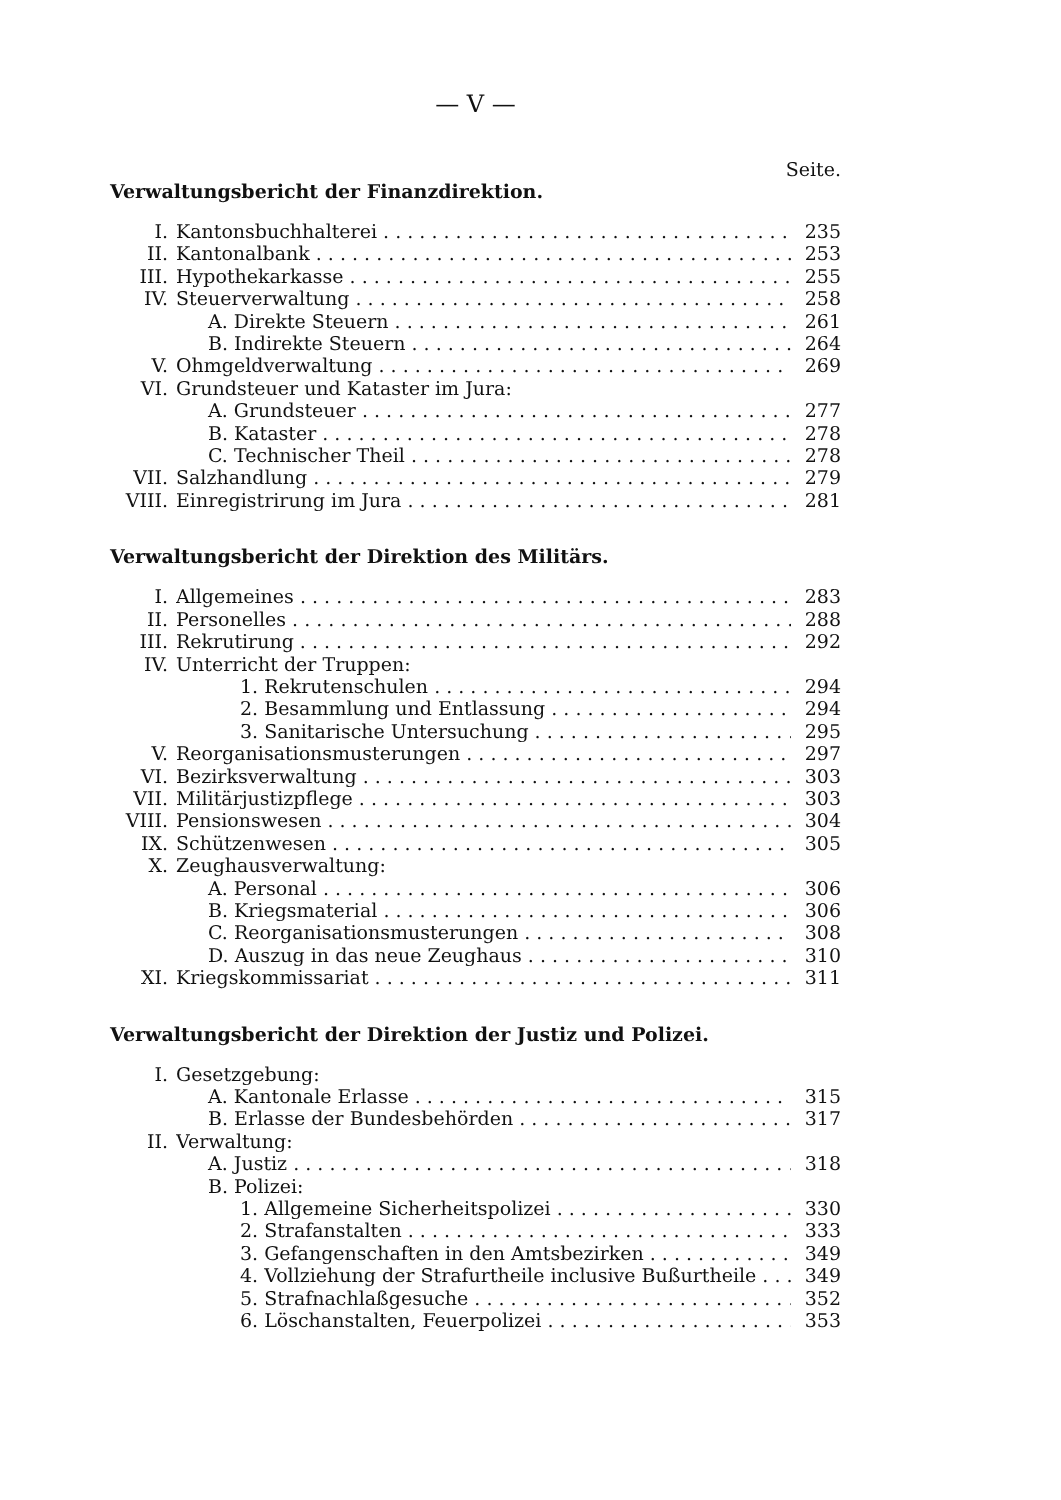— V —
Seite.
Verwaltungsbericht der Finanzdirektion.
I. Kantonsbuchhalterei 235
II. Kantonalbank 253
III. Hypothekarkasse 255
IV. Steuerverwaltung 258
A. Direkte Steuern 261
B. Indirekte Steuern 264
V. Ohmgeldverwaltung 269
VI. Grundsteuer und Kataster im Jura:
A. Grundsteuer 277
B. Kataster 278
C. Technischer Theil 278
VII. Salzhandlung 279
VIII. Einregistrirung im Jura 281
Verwaltungsbericht der Direktion des Militärs.
I. Allgemeines 283
II. Personelles 288
III. Rekrutirung 292
IV. Unterricht der Truppen:
1. Rekrutenschulen 294
2. Besammlung und Entlassung 294
3. Sanitarische Untersuchung 295
V. Reorganisationsmusterungen 297
VI. Bezirksverwaltung 303
VII. Militärjustizpflege 303
VIII. Pensionswesen 304
IX. Schützenwesen 305
X. Zeughausverwaltung:
A. Personal 306
B. Kriegsmaterial 306
C. Reorganisationsmusterungen 308
D. Auszug in das neue Zeughaus 310
XI. Kriegskommissariat 311
Verwaltungsbericht der Direktion der Justiz und Polizei.
I. Gesetzgebung:
A. Kantonale Erlasse 315
B. Erlasse der Bundesbehörden 317
II. Verwaltung:
A. Justiz 318
B. Polizei:
1. Allgemeine Sicherheitspolizei 330
2. Strafanstalten 333
3. Gefangenschaften in den Amtsbezirken 349
4. Vollziehung der Strafurtheile inclusive Bußurtheile 349
5. Strafnachlaßgesuche 352
6. Löschanstalten, Feuerpolizei 353